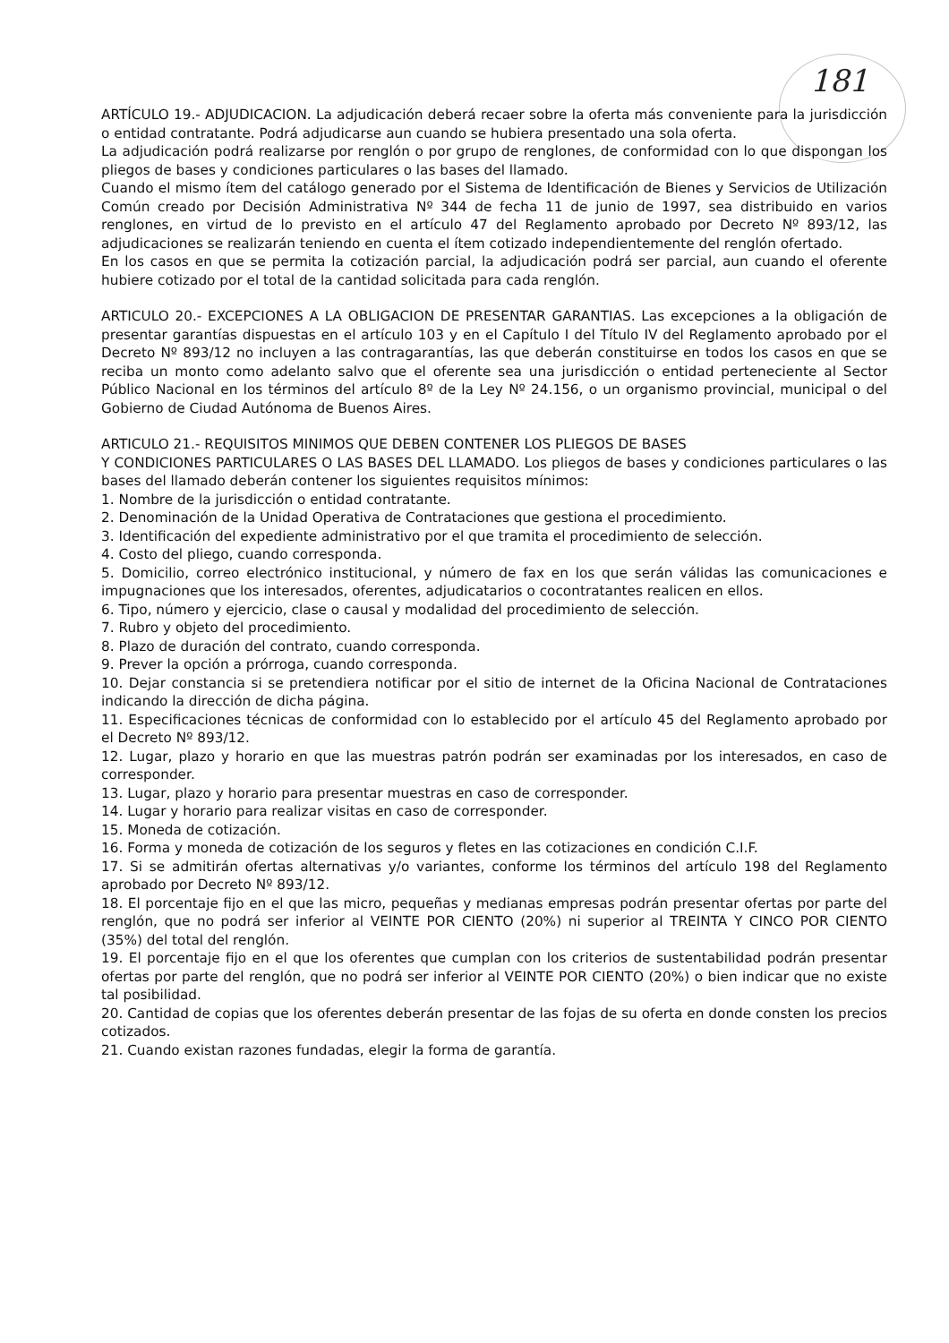181
ARTÍCULO 19.- ADJUDICACION. La adjudicación deberá recaer sobre la oferta más conveniente para la jurisdicción o entidad contratante. Podrá adjudicarse aun cuando se hubiera presentado una sola oferta.
La adjudicación podrá realizarse por renglón o por grupo de renglones, de conformidad con lo que dispongan los pliegos de bases y condiciones particulares o las bases del llamado.
Cuando el mismo ítem del catálogo generado por el Sistema de Identificación de Bienes y Servicios de Utilización Común creado por Decisión Administrativa Nº 344 de fecha 11 de junio de 1997, sea distribuido en varios renglones, en virtud de lo previsto en el artículo 47 del Reglamento aprobado por Decreto Nº 893/12, las adjudicaciones se realizarán teniendo en cuenta el ítem cotizado independientemente del renglón ofertado.
En los casos en que se permita la cotización parcial, la adjudicación podrá ser parcial, aun cuando el oferente hubiere cotizado por el total de la cantidad solicitada para cada renglón.
ARTICULO 20.- EXCEPCIONES A LA OBLIGACION DE PRESENTAR GARANTIAS. Las excepciones a la obligación de presentar garantías dispuestas en el artículo 103 y en el Capítulo I del Título IV del Reglamento aprobado por el Decreto Nº 893/12 no incluyen a las contragarantías, las que deberán constituirse en todos los casos en que se reciba un monto como adelanto salvo que el oferente sea una jurisdicción o entidad perteneciente al Sector Público Nacional en los términos del artículo 8º de la Ley Nº 24.156, o un organismo provincial, municipal o del Gobierno de Ciudad Autónoma de Buenos Aires.
ARTICULO 21.- REQUISITOS MINIMOS QUE DEBEN CONTENER LOS PLIEGOS DE BASES
Y CONDICIONES PARTICULARES O LAS BASES DEL LLAMADO. Los pliegos de bases y condiciones particulares o las bases del llamado deberán contener los siguientes requisitos mínimos:
1. Nombre de la jurisdicción o entidad contratante.
2. Denominación de la Unidad Operativa de Contrataciones que gestiona el procedimiento.
3. Identificación del expediente administrativo por el que tramita el procedimiento de selección.
4. Costo del pliego, cuando corresponda.
5. Domicilio, correo electrónico institucional, y número de fax en los que serán válidas las comunicaciones e impugnaciones que los interesados, oferentes, adjudicatarios o cocontratantes realicen en ellos.
6. Tipo, número y ejercicio, clase o causal y modalidad del procedimiento de selección.
7. Rubro y objeto del procedimiento.
8. Plazo de duración del contrato, cuando corresponda.
9. Prever la opción a prórroga, cuando corresponda.
10. Dejar constancia si se pretendiera notificar por el sitio de internet de la Oficina Nacional de Contrataciones indicando la dirección de dicha página.
11. Especificaciones técnicas de conformidad con lo establecido por el artículo 45 del Reglamento aprobado por el Decreto Nº 893/12.
12. Lugar, plazo y horario en que las muestras patrón podrán ser examinadas por los interesados, en caso de corresponder.
13. Lugar, plazo y horario para presentar muestras en caso de corresponder.
14. Lugar y horario para realizar visitas en caso de corresponder.
15. Moneda de cotización.
16. Forma y moneda de cotización de los seguros y fletes en las cotizaciones en condición C.I.F.
17. Si se admitirán ofertas alternativas y/o variantes, conforme los términos del artículo 198 del Reglamento aprobado por Decreto Nº 893/12.
18. El porcentaje fijo en el que las micro, pequeñas y medianas empresas podrán presentar ofertas por parte del renglón, que no podrá ser inferior al VEINTE POR CIENTO (20%) ni superior al TREINTA Y CINCO POR CIENTO (35%) del total del renglón.
19. El porcentaje fijo en el que los oferentes que cumplan con los criterios de sustentabilidad podrán presentar ofertas por parte del renglón, que no podrá ser inferior al VEINTE POR CIENTO (20%) o bien indicar que no existe tal posibilidad.
20. Cantidad de copias que los oferentes deberán presentar de las fojas de su oferta en donde consten los precios cotizados.
21. Cuando existan razones fundadas, elegir la forma de garantía.